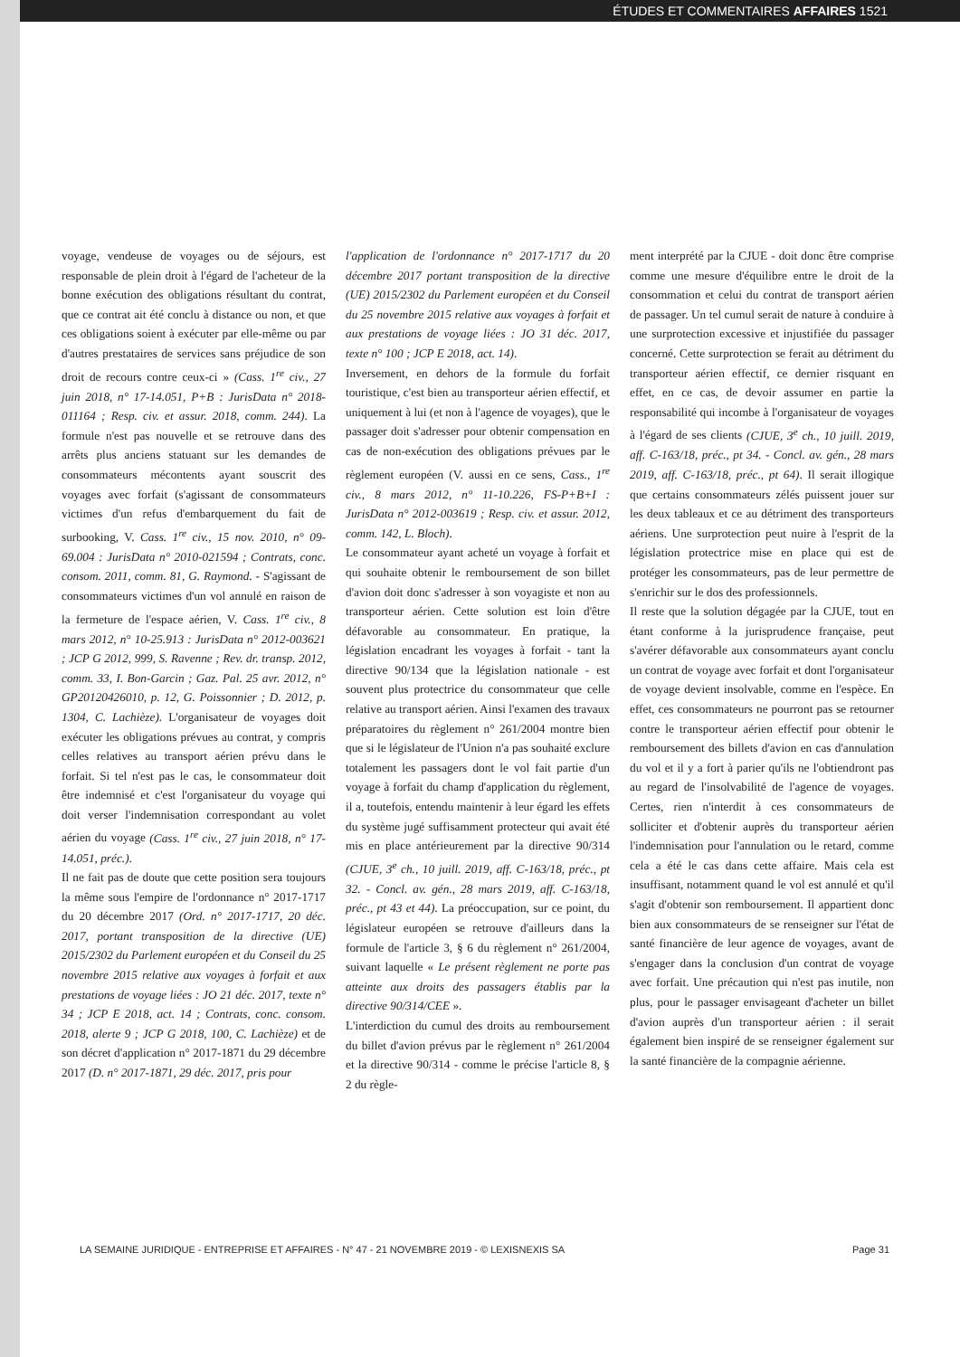ÉTUDES ET COMMENTAIRES AFFAIRES 1521
voyage, vendeuse de voyages ou de séjours, est responsable de plein droit à l'égard de l'acheteur de la bonne exécution des obligations résultant du contrat, que ce contrat ait été conclu à distance ou non, et que ces obligations soient à exécuter par elle-même ou par d'autres prestataires de services sans préjudice de son droit de recours contre ceux-ci » (Cass. 1<sup>re</sup> civ., 27 juin 2018, n° 17-14.051, P+B : JurisData n° 2018-011164 ; Resp. civ. et assur. 2018, comm. 244). La formule n'est pas nouvelle et se retrouve dans des arrêts plus anciens statuant sur les demandes de consommateurs mécontents ayant souscrit des voyages avec forfait (s'agissant de consommateurs victimes d'un refus d'embarquement du fait de surbooking, V. Cass. 1<sup>re</sup> civ., 15 nov. 2010, n° 09-69.004 : JurisData n° 2010-021594 ; Contrats, conc. consom. 2011, comm. 81, G. Raymond. - S'agissant de consommateurs victimes d'un vol annulé en raison de la fermeture de l'espace aérien, V. Cass. 1<sup>re</sup> civ., 8 mars 2012, n° 10-25.913 : JurisData n° 2012-003621 ; JCP G 2012, 999, S. Ravenne ; Rev. dr. transp. 2012, comm. 33, I. Bon-Garcin ; Gaz. Pal. 25 avr. 2012, n° GP20120426010, p. 12, G. Poissonnier ; D. 2012, p. 1304, C. Lachièze). L'organisateur de voyages doit exécuter les obligations prévues au contrat, y compris celles relatives au transport aérien prévu dans le forfait. Si tel n'est pas le cas, le consommateur doit être indemnisé et c'est l'organisateur du voyage qui doit verser l'indemnisation correspondant au volet aérien du voyage (Cass. 1<sup>re</sup> civ., 27 juin 2018, n° 17-14.051, préc.).
Il ne fait pas de doute que cette position sera toujours la même sous l'empire de l'ordonnance n° 2017-1717 du 20 décembre 2017 (Ord. n° 2017-1717, 20 déc. 2017, portant transposition de la directive (UE) 2015/2302 du Parlement européen et du Conseil du 25 novembre 2015 relative aux voyages à forfait et aux prestations de voyage liées : JO 21 déc. 2017, texte n° 34 ; JCP E 2018, act. 14 ; Contrats, conc. consom. 2018, alerte 9 ; JCP G 2018, 100, C. Lachièze) et de son décret d'application n° 2017-1871 du 29 décembre 2017 (D. n° 2017-1871, 29 déc. 2017, pris pour
l'application de l'ordonnance n° 2017-1717 du 20 décembre 2017 portant transposition de la directive (UE) 2015/2302 du Parlement européen et du Conseil du 25 novembre 2015 relative aux voyages à forfait et aux prestations de voyage liées : JO 31 déc. 2017, texte n° 100 ; JCP E 2018, act. 14).
Inversement, en dehors de la formule du forfait touristique, c'est bien au transporteur aérien effectif, et uniquement à lui (et non à l'agence de voyages), que le passager doit s'adresser pour obtenir compensation en cas de non-exécution des obligations prévues par le règlement européen (V. aussi en ce sens, Cass., 1<sup>re</sup> civ., 8 mars 2012, n° 11-10.226, FS-P+B+I : JurisData n° 2012-003619 ; Resp. civ. et assur. 2012, comm. 142, L. Bloch).
Le consommateur ayant acheté un voyage à forfait et qui souhaite obtenir le remboursement de son billet d'avion doit donc s'adresser à son voyagiste et non au transporteur aérien. Cette solution est loin d'être défavorable au consommateur. En pratique, la législation encadrant les voyages à forfait - tant la directive 90/134 que la législation nationale - est souvent plus protectrice du consommateur que celle relative au transport aérien. Ainsi l'examen des travaux préparatoires du règlement n° 261/2004 montre bien que si le législateur de l'Union n'a pas souhaité exclure totalement les passagers dont le vol fait partie d'un voyage à forfait du champ d'application du règlement, il a, toutefois, entendu maintenir à leur égard les effets du système jugé suffisamment protecteur qui avait été mis en place antérieurement par la directive 90/314 (CJUE, 3<sup>e</sup> ch., 10 juill. 2019, aff. C-163/18, préc., pt 32. - Concl. av. gén., 28 mars 2019, aff. C-163/18, préc., pt 43 et 44). La préoccupation, sur ce point, du législateur européen se retrouve d'ailleurs dans la formule de l'article 3, § 6 du règlement n° 261/2004, suivant laquelle « Le présent règlement ne porte pas atteinte aux droits des passagers établis par la directive 90/314/CEE ».
L'interdiction du cumul des droits au remboursement du billet d'avion prévus par le règlement n° 261/2004 et la directive 90/314 - comme le précise l'article 8, § 2 du règle-
ment interprété par la CJUE - doit donc être comprise comme une mesure d'équilibre entre le droit de la consommation et celui du contrat de transport aérien de passager. Un tel cumul serait de nature à conduire à une surprotection excessive et injustifiée du passager concerné. Cette surprotection se ferait au détriment du transporteur aérien effectif, ce dernier risquant en effet, en ce cas, de devoir assumer en partie la responsabilité qui incombe à l'organisateur de voyages à l'égard de ses clients (CJUE, 3<sup>e</sup> ch., 10 juill. 2019, aff. C-163/18, préc., pt 34. - Concl. av. gén., 28 mars 2019, aff. C-163/18, préc., pt 64). Il serait illogique que certains consommateurs zélés puissent jouer sur les deux tableaux et ce au détriment des transporteurs aériens. Une surprotection peut nuire à l'esprit de la législation protectrice mise en place qui est de protéger les consommateurs, pas de leur permettre de s'enrichir sur le dos des professionnels.
Il reste que la solution dégagée par la CJUE, tout en étant conforme à la jurisprudence française, peut s'avérer défavorable aux consommateurs ayant conclu un contrat de voyage avec forfait et dont l'organisateur de voyage devient insolvable, comme en l'espèce. En effet, ces consommateurs ne pourront pas se retourner contre le transporteur aérien effectif pour obtenir le remboursement des billets d'avion en cas d'annulation du vol et il y a fort à parier qu'ils ne l'obtiendront pas au regard de l'insolvabilité de l'agence de voyages. Certes, rien n'interdit à ces consommateurs de solliciter et d'obtenir auprès du transporteur aérien l'indemnisation pour l'annulation ou le retard, comme cela a été le cas dans cette affaire. Mais cela est insuffisant, notamment quand le vol est annulé et qu'il s'agit d'obtenir son remboursement. Il appartient donc bien aux consommateurs de se renseigner sur l'état de santé financière de leur agence de voyages, avant de s'engager dans la conclusion d'un contrat de voyage avec forfait. Une précaution qui n'est pas inutile, non plus, pour le passager envisageant d'acheter un billet d'avion auprès d'un transporteur aérien : il serait également bien inspiré de se renseigner également sur la santé financière de la compagnie aérienne.
LA SEMAINE JURIDIQUE - ENTREPRISE ET AFFAIRES - N° 47 - 21 NOVEMBRE 2019 - © LEXISNEXIS SA Page 31